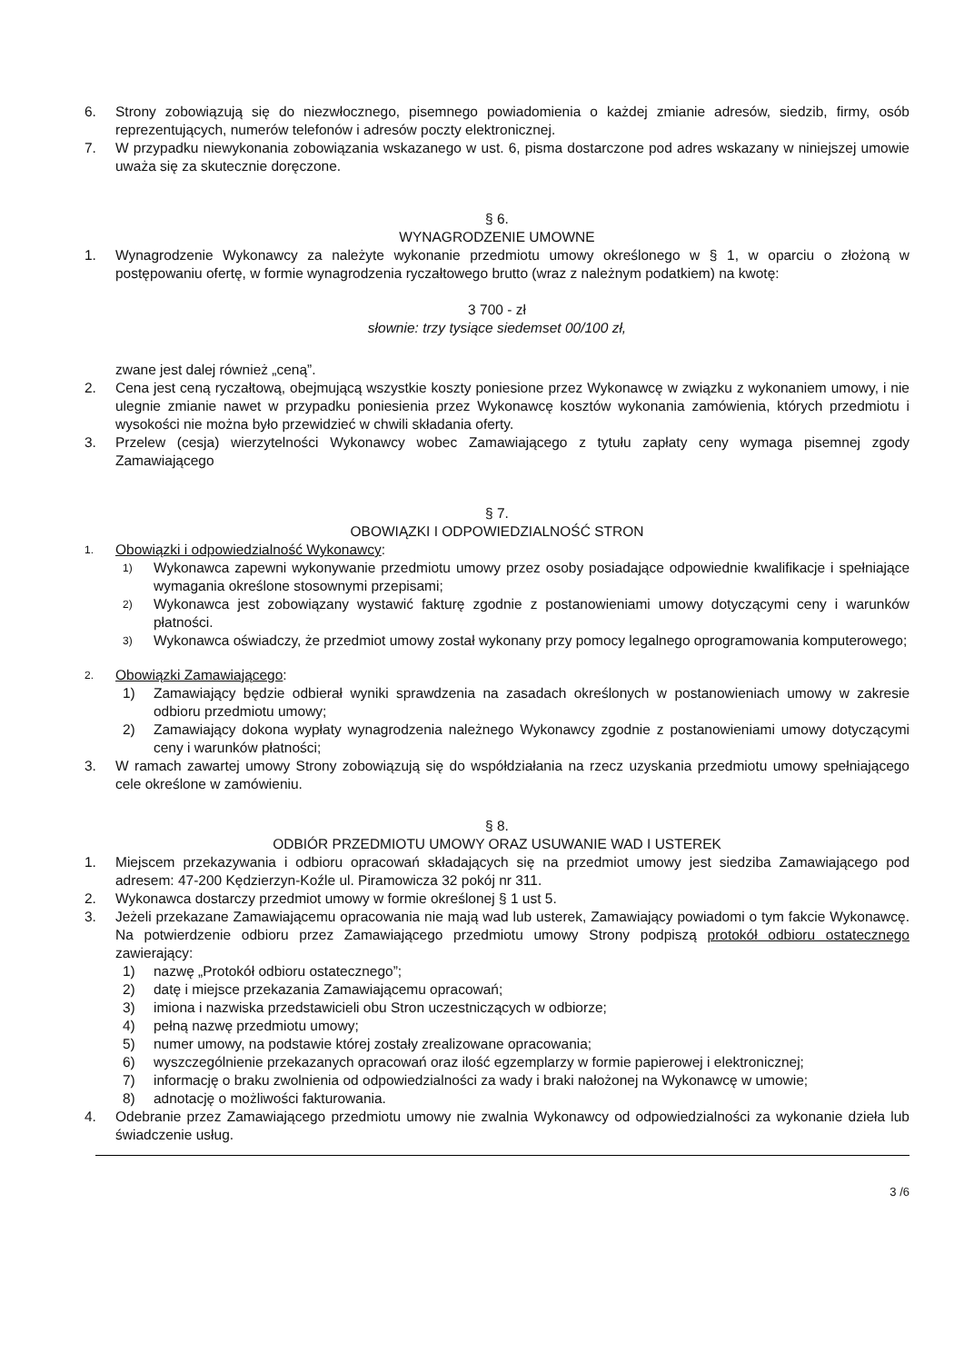6. Strony zobowiązują się do niezwłocznego, pisemnego powiadomienia o każdej zmianie adresów, siedzib, firmy, osób reprezentujących, numerów telefonów i adresów poczty elektronicznej.
7. W przypadku niewykonania zobowiązania wskazanego w ust. 6, pisma dostarczone pod adres wskazany w niniejszej umowie uważa się za skutecznie doręczone.
§ 6.
WYNAGRODZENIE UMOWNE
1. Wynagrodzenie Wykonawcy za należyte wykonanie przedmiotu umowy określonego w § 1, w oparciu o złożoną w postępowaniu ofertę, w formie wynagrodzenia ryczałtowego brutto (wraz z należnym podatkiem) na kwotę:
3 700 - zł
słownie: trzy tysiące siedemset 00/100 zł,
zwane jest dalej również „ceną”.
2. Cena jest ceną ryczałtową, obejmującą wszystkie koszty poniesione przez Wykonawcę w związku z wykonaniem umowy, i nie ulegnie zmianie nawet w przypadku poniesienia przez Wykonawcę kosztów wykonania zamówienia, których przedmiotu i wysokości nie można było przewidzieć w chwili składania oferty.
3. Przelew (cesja) wierzytelności Wykonawcy wobec Zamawiającego z tytułu zapłaty ceny wymaga pisemnej zgody Zamawiającego
§ 7.
OBOWIĄZKI I ODPOWIEDZIALNOŚĆ STRON
1.
Obowiązki i odpowiedzialność Wykonawcy:
1)
Wykonawca zapewni wykonywanie przedmiotu umowy przez osoby posiadające odpowiednie kwalifikacje i spełniające wymagania określone stosownymi przepisami;
2)
Wykonawca jest zobowiązany wystawić fakturę zgodnie z postanowieniami umowy dotyczącymi ceny i warunków płatności.
3)
Wykonawca oświadczy, że przedmiot umowy został wykonany przy pomocy legalnego oprogramowania komputerowego;
2.
Obowiązki Zamawiającego:
1) Zamawiający będzie odbierał wyniki sprawdzenia na zasadach określonych w postanowieniach umowy w zakresie odbioru przedmiotu umowy;
2) Zamawiający dokona wypłaty wynagrodzenia należnego Wykonawcy zgodnie z postanowieniami umowy dotyczącymi ceny i warunków płatności;
3. W ramach zawartej umowy Strony zobowiązują się do współdziałania na rzecz uzyskania przedmiotu umowy spełniającego cele określone w zamówieniu.
§ 8.
ODBIÓR PRZEDMIOTU UMOWY ORAZ USUWANIE WAD I USTEREK
1. Miejscem przekazywania i odbioru opracowań składających się na przedmiot umowy jest siedziba Zamawiającego pod adresem: 47-200 Kędzierzyn-Koźle ul. Piramowicza 32 pokój nr 311.
2. Wykonawca dostarczy przedmiot umowy w formie określonej § 1 ust 5.
3. Jeżeli przekazane Zamawiającemu opracowania nie mają wad lub usterek, Zamawiający powiadomi o tym fakcie Wykonawcę. Na potwierdzenie odbioru przez Zamawiającego przedmiotu umowy Strony podpiszą protokół odbioru ostatecznego zawierający:
1) nazwę „Protokół odbioru ostatecznego”;
2) datę i miejsce przekazania Zamawiającemu opracowań;
3) imiona i nazwiska przedstawicieli obu Stron uczestniczących w odbiorze;
4) pełną nazwę przedmiotu umowy;
5) numer umowy, na podstawie której zostały zrealizowane opracowania;
6) wyszczególnienie przekazanych opracowań oraz ilość egzemplarzy w formie papierowej i elektronicznej;
7) informację o braku zwolnienia od odpowiedzialności za wady i braki nałożonej na Wykonawcę w umowie;
8) adnotację o możliwości fakturowania.
4. Odebranie przez Zamawiającego przedmiotu umowy nie zwalnia Wykonawcy od odpowiedzialności za wykonanie dzieła lub świadczenie usług.
3 /6